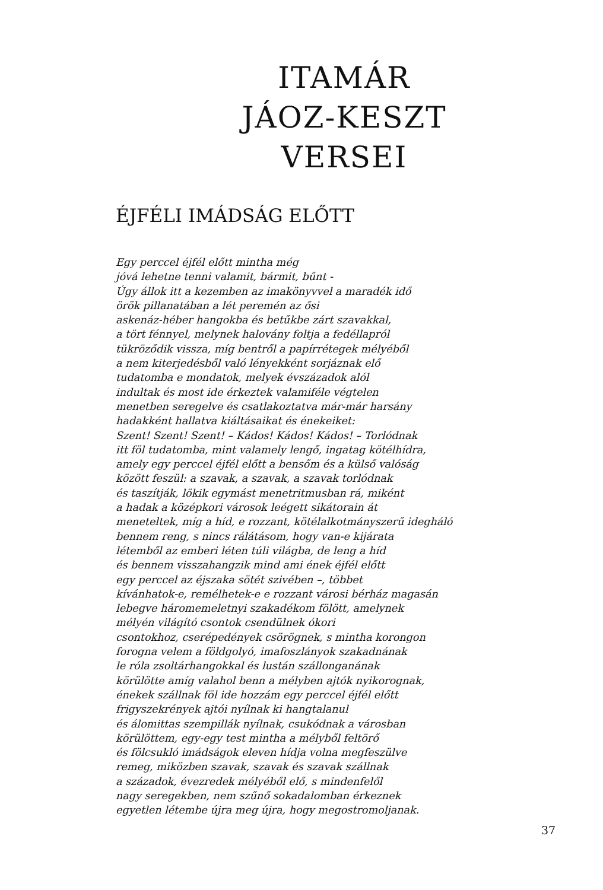ITAMÁR
JÁOZ-KESZT
VERSEI
ÉJFÉLI IMÁDSÁG ELŐTT
Egy perccel éjfél előtt mintha még jóvá lehetne tenni valamit, bármit, bűnt - Úgy állok itt a kezemben az imakönyvvel a maradék idő örök pillanatában a lét peremén az ősi askenáz-héber hangokba és betűkbe zárt szavakkal, a tört fénnyel, melynek halovány foltja a fedéllapról tükröződik vissza, míg bentről a papírrétegek mélyéből a nem kiterjedésből való lényekként sorjáznak elő tudatomba e mondatok, melyek évszázadok alól indultak és most ide érkeztek valamiféle végtelen menetben seregelve és csatlakoztatva már-már harsány hadakként hallatva kiáltásaikat és énekeiket: Szent! Szent! Szent! – Kádos! Kádos! Kádos! – Torlódnak itt föl tudatomba, mint valamely lengő, ingatag kötélhídra, amely egy perccel éjfél előtt a bensőm és a külső valóság között feszül: a szavak, a szavak, a szavak torlódnak és taszítják, lökik egymást menetritmusban rá, miként a hadak a középkori városok leégett sikátorain át meneteltek, míg a híd, e rozzant, kötélalkotmányszerű idegháló bennem reng, s nincs rálátásom, hogy van-e kijárata létemből az emberi léten túli világba, de leng a híd és bennem visszahangzik mind ami ének éjfél előtt egy perccel az éjszaka sötét szivében –, többet kívánhatok-e, remélhetek-e e rozzant városi bérház magasán lebegve háromemeletnyi szakadékom fölött, amelynek mélyén világító csontok csendülnek ókori csontokhoz, cserépedények csörögnek, s mintha korongon forogna velem a földgolyó, imafoszlányok szakadnának le róla zsoltárhangokkal és lustán szállonganának körülötte amíg valahol benn a mélyben ajtók nyikorognak, énekek szállnak föl ide hozzám egy perccel éjfél előtt frigyszekrények ajtói nyílnak ki hangtalanul és álomittas szempillák nyílnak, csukódnak a városban körülöttem, egy-egy test mintha a mélyből feltörő és fölcsukló imádságok eleven hídja volna megfeszülve remeg, miközben szavak, szavak és szavak szállnak a századok, évezredek mélyéből elő, s mindenfelől nagy seregekben, nem szűnő sokadalomban érkeznek egyetlen létembe újra meg újra, hogy megostromoljanak.
37